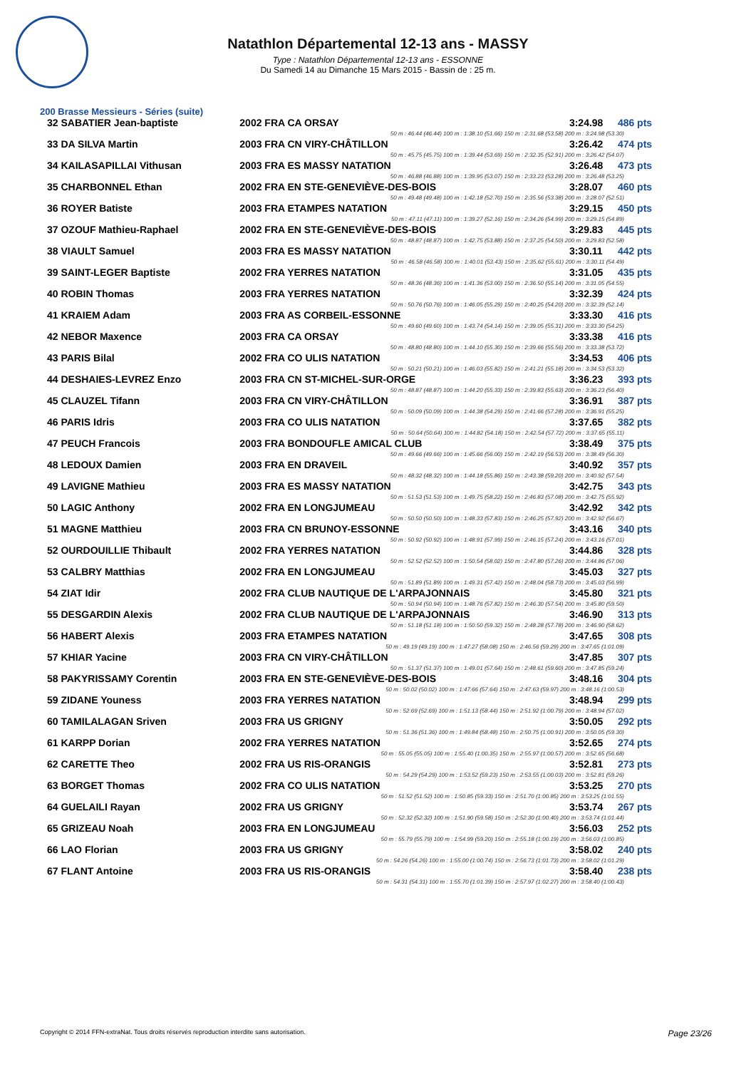Natathlon Départemental 12-13 ans - MASSY
Type : Natathlon Départemental 12-13 ans - ESSONNE
Du Samedi 14 au Dimanche 15 Mars 2015 - Bassin de : 25 m.
200 Brasse Messieurs - Séries (suite)
| 32 SABATIER Jean-baptiste | 2002 FRA CA ORSAY | 3:24.98 | 486 pts |
| 50 m : 46.44 (46.44) 100 m : 1:38.10 (51.66) 150 m : 2:31.68 (53.58) 200 m : 3:24.98 (53.30) | | | |
| 33 DA SILVA Martin | 2003 FRA CN VIRY-CHÂTILLON | 3:26.42 | 474 pts |
| 50 m : 45.75 (45.75) 100 m : 1:39.44 (53.69) 150 m : 2:32.35 (52.91) 200 m : 3:26.42 (54.07) | | | |
| 34 KAILASAPILLAI Vithusan | 2003 FRA ES MASSY NATATION | 3:26.48 | 473 pts |
| 50 m : 46.88 (46.88) 100 m : 1:39.95 (53.07) 150 m : 2:33.23 (53.28) 200 m : 3:26.48 (53.25) | | | |
| 35 CHARBONNEL Ethan | 2002 FRA EN STE-GENEVIÈVE-DES-BOIS | 3:28.07 | 460 pts |
| 50 m : 49.48 (49.48) 100 m : 1:42.18 (52.70) 150 m : 2:35.56 (53.38) 200 m : 3:28.07 (52.51) | | | |
| 36 ROYER Batiste | 2003 FRA ETAMPES NATATION | 3:29.15 | 450 pts |
| 50 m : 47.11 (47.11) 100 m : 1:39.27 (52.16) 150 m : 2:34.26 (54.99) 200 m : 3:29.15 (54.89) | | | |
| 37 OZOUF Mathieu-Raphael | 2002 FRA EN STE-GENEVIÈVE-DES-BOIS | 3:29.83 | 445 pts |
| 50 m : 48.87 (48.87) 100 m : 1:42.75 (53.88) 150 m : 2:37.25 (54.50) 200 m : 3:29.83 (52.58) | | | |
| 38 VIAULT Samuel | 2003 FRA ES MASSY NATATION | 3:30.11 | 442 pts |
| 50 m : 46.58 (46.58) 100 m : 1:40.01 (53.43) 150 m : 2:35.62 (55.61) 200 m : 3:30.11 (54.49) | | | |
| 39 SAINT-LEGER Baptiste | 2002 FRA YERRES NATATION | 3:31.05 | 435 pts |
| 50 m : 48.36 (48.36) 100 m : 1:41.36 (53.00) 150 m : 2:36.50 (55.14) 200 m : 3:31.05 (54.55) | | | |
| 40 ROBIN Thomas | 2003 FRA YERRES NATATION | 3:32.39 | 424 pts |
| 50 m : 50.76 (50.76) 100 m : 1:46.05 (55.29) 150 m : 2:40.25 (54.20) 200 m : 3:32.39 (52.14) | | | |
| 41 KRAIEM Adam | 2003 FRA AS CORBEIL-ESSONNE | 3:33.30 | 416 pts |
| 50 m : 49.60 (49.60) 100 m : 1:43.74 (54.14) 150 m : 2:39.05 (55.31) 200 m : 3:33.30 (54.25) | | | |
| 42 NEBOR Maxence | 2003 FRA CA ORSAY | 3:33.38 | 416 pts |
| 50 m : 48.80 (48.80) 100 m : 1:44.10 (55.30) 150 m : 2:39.66 (55.56) 200 m : 3:33.38 (53.72) | | | |
| 43 PARIS Bilal | 2002 FRA CO ULIS NATATION | 3:34.53 | 406 pts |
| 50 m : 50.21 (50.21) 100 m : 1:46.03 (55.82) 150 m : 2:41.21 (55.18) 200 m : 3:34.53 (53.32) | | | |
| 44 DESHAIES-LEVREZ Enzo | 2003 FRA CN ST-MICHEL-SUR-ORGE | 3:36.23 | 393 pts |
| 50 m : 48.87 (48.87) 100 m : 1:44.20 (55.33) 150 m : 2:39.83 (55.63) 200 m : 3:36.23 (56.40) | | | |
| 45 CLAUZEL Tifann | 2003 FRA CN VIRY-CHÂTILLON | 3:36.91 | 387 pts |
| 50 m : 50.09 (50.09) 100 m : 1:44.38 (54.29) 150 m : 2:41.66 (57.28) 200 m : 3:36.91 (55.25) | | | |
| 46 PARIS Idris | 2003 FRA CO ULIS NATATION | 3:37.65 | 382 pts |
| 50 m : 50.64 (50.64) 100 m : 1:44.82 (54.18) 150 m : 2:42.54 (57.72) 200 m : 3:37.65 (55.11) | | | |
| 47 PEUCH Francois | 2003 FRA BONDOUFLE AMICAL CLUB | 3:38.49 | 375 pts |
| 50 m : 49.66 (49.66) 100 m : 1:45.66 (56.00) 150 m : 2:42.19 (56.53) 200 m : 3:38.49 (56.30) | | | |
| 48 LEDOUX Damien | 2003 FRA EN DRAVEIL | 3:40.92 | 357 pts |
| 50 m : 48.32 (48.32) 100 m : 1:44.18 (55.86) 150 m : 2:43.38 (59.20) 200 m : 3:40.92 (57.54) | | | |
| 49 LAVIGNE Mathieu | 2003 FRA ES MASSY NATATION | 3:42.75 | 343 pts |
| 50 m : 51.53 (51.53) 100 m : 1:49.75 (58.22) 150 m : 2:46.83 (57.08) 200 m : 3:42.75 (55.92) | | | |
| 50 LAGIC Anthony | 2002 FRA EN LONGJUMEAU | 3:42.92 | 342 pts |
| 50 m : 50.50 (50.50) 100 m : 1:48.33 (57.83) 150 m : 2:46.25 (57.92) 200 m : 3:42.92 (56.67) | | | |
| 51 MAGNE Matthieu | 2003 FRA CN BRUNOY-ESSONNE | 3:43.16 | 340 pts |
| 50 m : 50.92 (50.92) 100 m : 1:48.91 (57.99) 150 m : 2:46.15 (57.24) 200 m : 3:43.16 (57.01) | | | |
| 52 OURDOUILLIE Thibault | 2002 FRA YERRES NATATION | 3:44.86 | 328 pts |
| 50 m : 52.52 (52.52) 100 m : 1:50.54 (58.02) 150 m : 2:47.80 (57.26) 200 m : 3:44.86 (57.06) | | | |
| 53 CALBRY Matthias | 2002 FRA EN LONGJUMEAU | 3:45.03 | 327 pts |
| 50 m : 51.89 (51.89) 100 m : 1:49.31 (57.42) 150 m : 2:48.04 (58.73) 200 m : 3:45.03 (56.99) | | | |
| 54 ZIAT Idir | 2002 FRA CLUB NAUTIQUE DE L'ARPAJONNAIS | 3:45.80 | 321 pts |
| 50 m : 50.94 (50.94) 100 m : 1:48.76 (57.82) 150 m : 2:46.30 (57.54) 200 m : 3:45.80 (59.50) | | | |
| 55 DESGARDIN Alexis | 2002 FRA CLUB NAUTIQUE DE L'ARPAJONNAIS | 3:46.90 | 313 pts |
| 50 m : 51.18 (51.18) 100 m : 1:50.50 (59.32) 150 m : 2:48.28 (57.78) 200 m : 3:46.90 (58.62) | | | |
| 56 HABERT Alexis | 2003 FRA ETAMPES NATATION | 3:47.65 | 308 pts |
| 50 m : 49.19 (49.19) 100 m : 1:47.27 (58.08) 150 m : 2:46.56 (59.29) 200 m : 3:47.65 (1:01.09) | | | |
| 57 KHIAR Yacine | 2003 FRA CN VIRY-CHÂTILLON | 3:47.85 | 307 pts |
| 50 m : 51.37 (51.37) 100 m : 1:49.01 (57.64) 150 m : 2:48.61 (59.60) 200 m : 3:47.85 (59.24) | | | |
| 58 PAKYRISSAMY Corentin | 2003 FRA EN STE-GENEVIÈVE-DES-BOIS | 3:48.16 | 304 pts |
| 50 m : 50.02 (50.02) 100 m : 1:47.66 (57.64) 150 m : 2:47.63 (59.97) 200 m : 3:48.16 (1:00.53) | | | |
| 59 ZIDANE Youness | 2003 FRA YERRES NATATION | 3:48.94 | 299 pts |
| 50 m : 52.69 (52.69) 100 m : 1:51.13 (58.44) 150 m : 2:51.92 (1:00.79) 200 m : 3:48.94 (57.02) | | | |
| 60 TAMILALAGAN Sriven | 2003 FRA US GRIGNY | 3:50.05 | 292 pts |
| 50 m : 51.36 (51.36) 100 m : 1:49.84 (58.48) 150 m : 2:50.75 (1:00.91) 200 m : 3:50.05 (59.30) | | | |
| 61 KARPP Dorian | 2002 FRA YERRES NATATION | 3:52.65 | 274 pts |
| 50 m : 55.05 (55.05) 100 m : 1:55.40 (1:00.35) 150 m : 2:55.97 (1:00.57) 200 m : 3:52.65 (56.68) | | | |
| 62 CARETTE Theo | 2002 FRA US RIS-ORANGIS | 3:52.81 | 273 pts |
| 50 m : 54.29 (54.29) 100 m : 1:53.52 (59.23) 150 m : 2:53.55 (1:00.03) 200 m : 3:52.81 (59.26) | | | |
| 63 BORGET Thomas | 2002 FRA CO ULIS NATATION | 3:53.25 | 270 pts |
| 50 m : 51.52 (51.52) 100 m : 1:50.85 (59.33) 150 m : 2:51.70 (1:00.85) 200 m : 3:53.25 (1:01.55) | | | |
| 64 GUELAILI Rayan | 2002 FRA US GRIGNY | 3:53.74 | 267 pts |
| 50 m : 52.32 (52.32) 100 m : 1:51.90 (59.58) 150 m : 2:52.30 (1:00.40) 200 m : 3:53.74 (1:01.44) | | | |
| 65 GRIZEAU Noah | 2003 FRA EN LONGJUMEAU | 3:56.03 | 252 pts |
| 50 m : 55.79 (55.79) 100 m : 1:54.99 (59.20) 150 m : 2:55.18 (1:00.19) 200 m : 3:56.03 (1:00.85) | | | |
| 66 LAO Florian | 2003 FRA US GRIGNY | 3:58.02 | 240 pts |
| 50 m : 54.26 (54.26) 100 m : 1:55.00 (1:00.74) 150 m : 2:56.73 (1:01.73) 200 m : 3:58.02 (1:01.29) | | | |
| 67 FLANT Antoine | 2003 FRA US RIS-ORANGIS | 3:58.40 | 238 pts |
| 50 m : 54.31 (54.31) 100 m : 1:55.70 (1:01.39) 150 m : 2:57.97 (1:02.27) 200 m : 3:58.40 (1:00.43) | | | |
Copyright © 2014 FFN-extraNat. Tous droits réservés reproduction interdite sans autorisation. Page 23/26